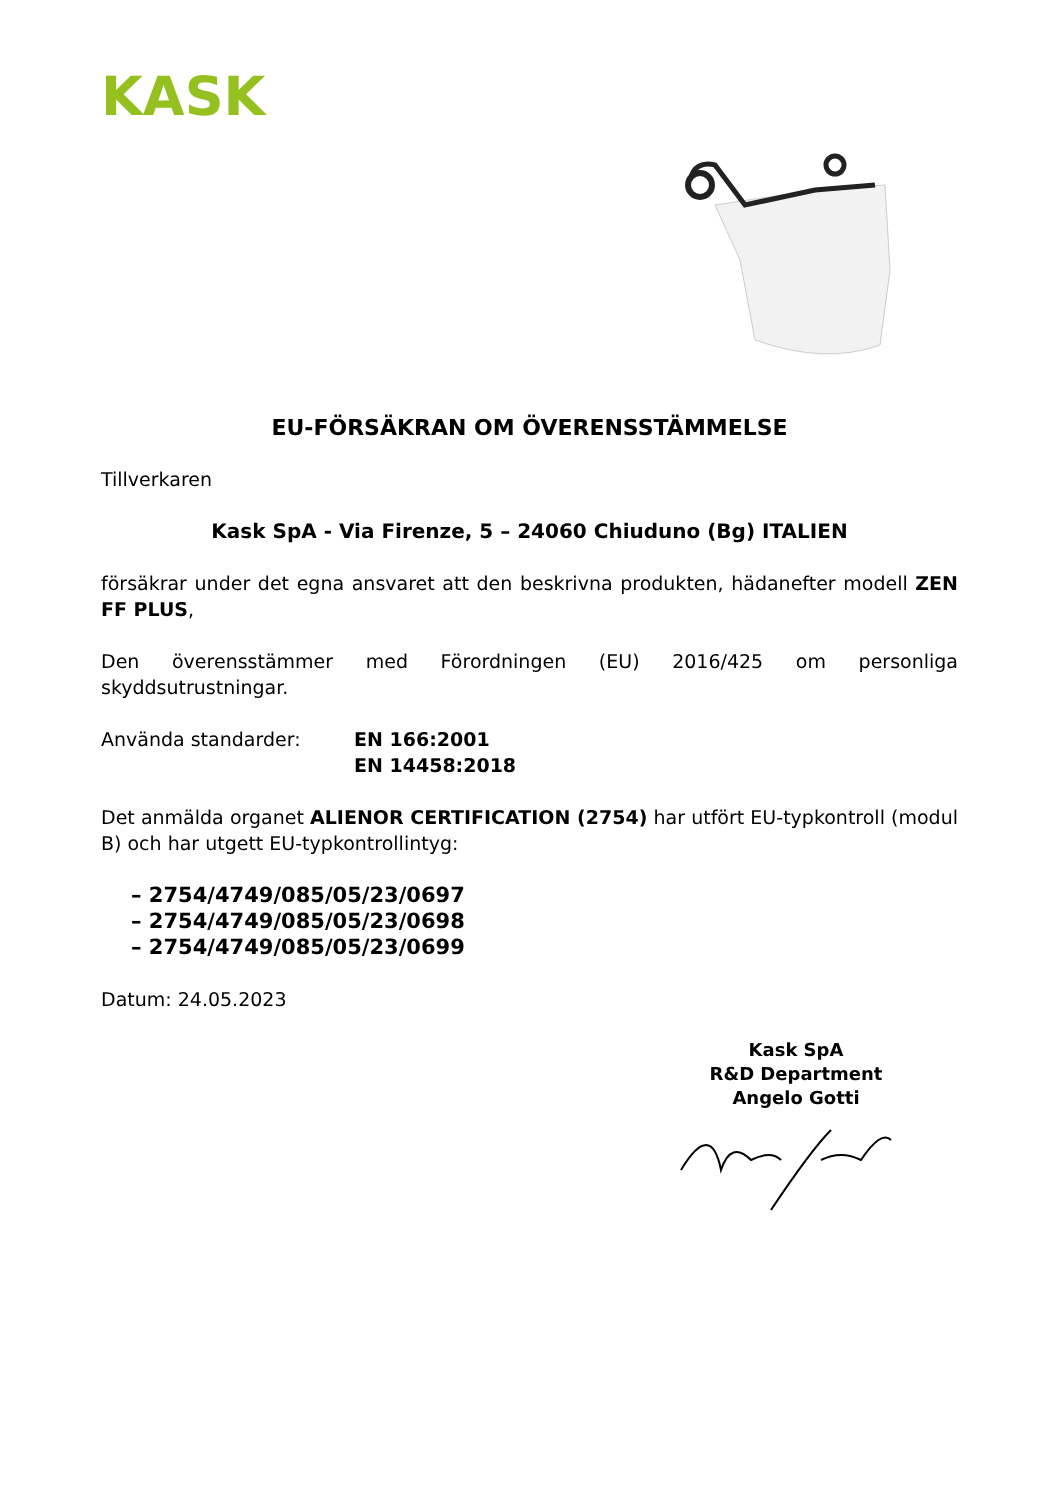KASK
EU-FÖRSÄKRAN OM ÖVERENSSTÄMMELSE
Tillverkaren
Kask SpA - Via Firenze, 5 – 24060 Chiuduno (Bg) ITALIEN
försäkrar under det egna ansvaret att den beskrivna produkten, hädanefter modell ZEN FF PLUS,
Den överensstämmer med Förordningen (EU) 2016/425 om personliga skyddsutrustningar.
Använda standarder: EN 166:2001
EN 14458:2018
Det anmälda organet ALIENOR CERTIFICATION (2754) har utfört EU-typkontroll (modul B) och har utgett EU-typkontrollintyg:
– 2754/4749/085/05/23/0697
– 2754/4749/085/05/23/0698
– 2754/4749/085/05/23/0699
Datum: 24.05.2023
Kask SpA
R&D Department
Angelo Gotti